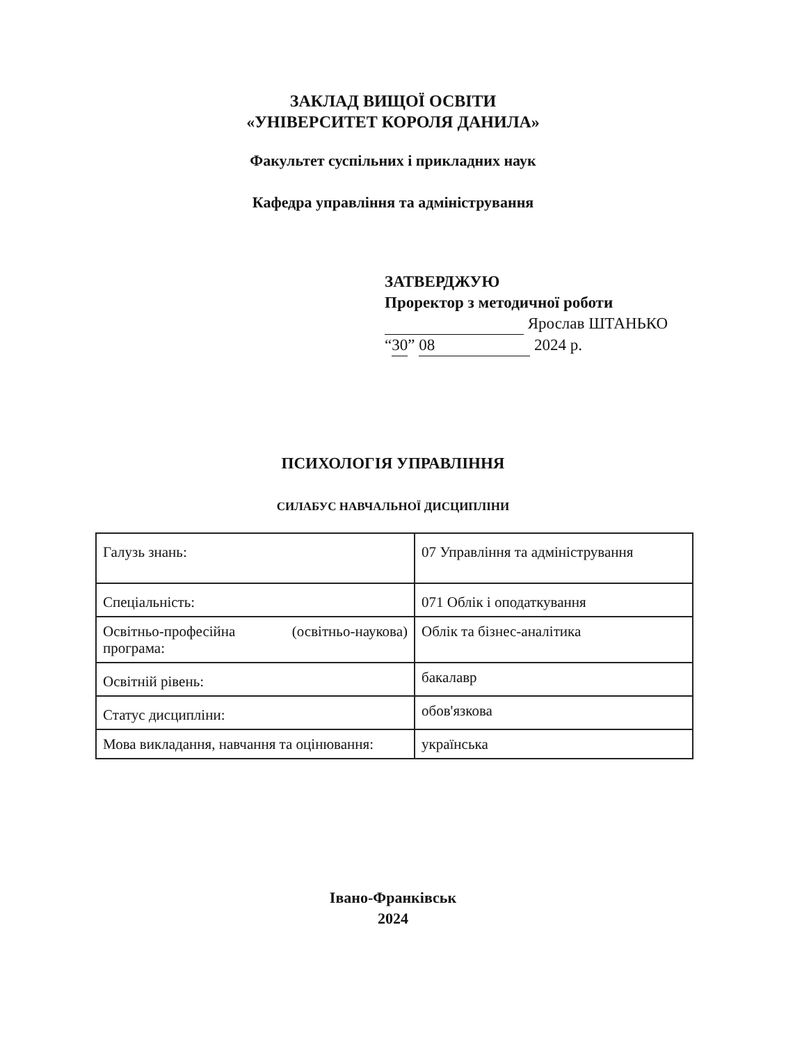ЗАКЛАД ВИЩОЇ ОСВІТИ
«УНІВЕРСИТЕТ КОРОЛЯ ДАНИЛА»
Факультет суспільних і прикладних наук
Кафедра управління та адміністрування
ЗАТВЕРДЖУЮ
Проректор з методичної роботи
Ярослав ШТАНЬКО
“30” 08 2024 р.
ПСИХОЛОГІЯ УПРАВЛІННЯ
СИЛАБУС НАВЧАЛЬНОЇ ДИСЦИПЛІНИ
| Галузь знань: | 07 Управління та адміністрування |
| Спеціальність: | 071 Облік і оподаткування |
| Освітньо-професійна (освітньо-наукова) програма: | Облік та бізнес-аналітика |
| Освітній рівень: | бакалавр |
| Статус дисципліни: | обов'язкова |
| Мова викладання, навчання та оцінювання: | українська |
Івано-Франківськ
2024